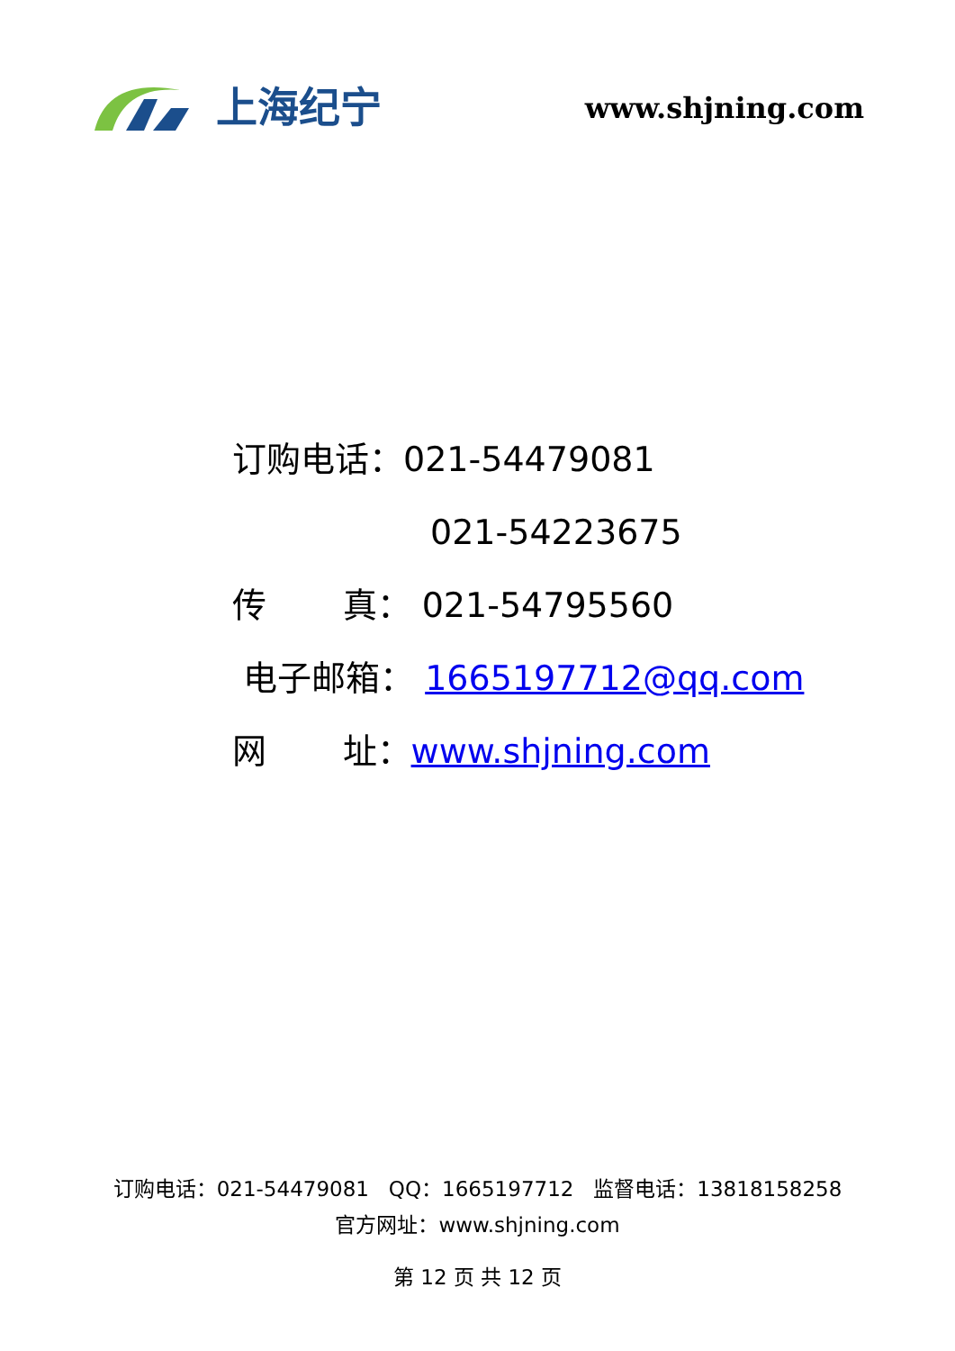上海纪宁
www.shjning.com
订购电话：021-54479081
021-54223675
传 真： 021-54795560
电子邮箱： 1665197712@qq.com
网 址：www.shjning.com
订购电话：021-54479081 QQ：1665197712 监督电话：13818158258
官方网址：www.shjning.com
第 12 页 共 12 页